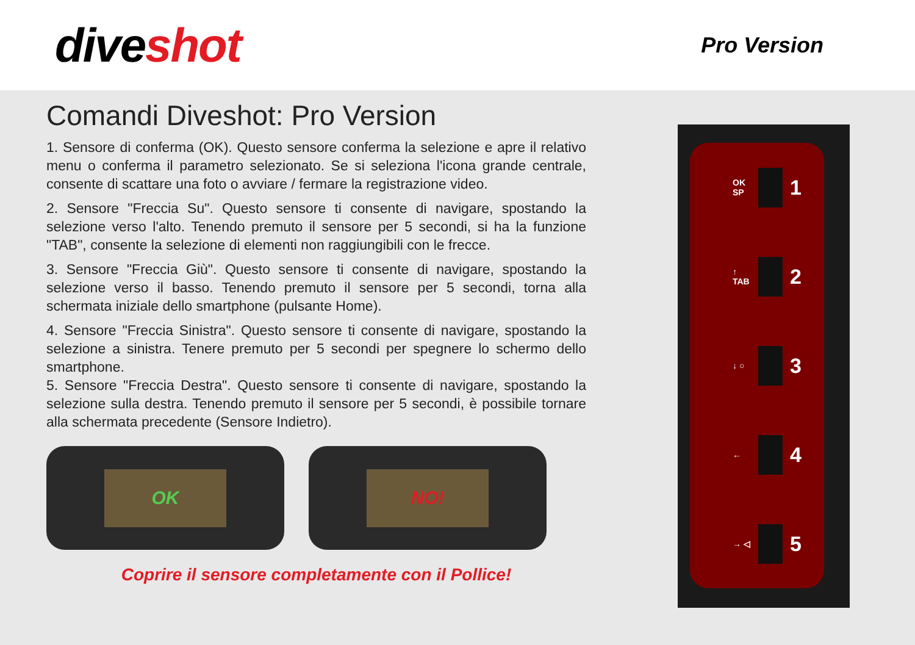diveshot
Pro Version
Comandi Diveshot: Pro Version
1. Sensore di conferma (OK). Questo sensore conferma la selezione e apre il relativo menu o conferma il parametro selezionato. Se si seleziona l'icona grande centrale, consente di scattare una foto o avviare / fermare la registrazione video.
2. Sensore "Freccia Su". Questo sensore ti consente di navigare, spostando la selezione verso l'alto. Tenendo premuto il sensore per 5 secondi, si ha la funzione "TAB", consente la selezione di elementi non raggiungibili con le frecce.
3. Sensore "Freccia Giù". Questo sensore ti consente di navigare, spostando la selezione verso il basso. Tenendo premuto il sensore per 5 secondi, torna alla schermata iniziale dello smartphone (pulsante Home).
4. Sensore "Freccia Sinistra". Questo sensore ti consente di navigare, spostando la selezione a sinistra. Tenere premuto per 5 secondi per spegnere lo schermo dello smartphone.
5. Sensore "Freccia Destra". Questo sensore ti consente di navigare, spostando la selezione sulla destra. Tenendo premuto il sensore per 5 secondi, è possibile tornare alla schermata precedente (Sensore Indietro).
OK NO!
Coprire il sensore completamente con il Pollice!
OK SP 1
↑ TAB 2
↓ ○ 3
← 4
→ ◁ 5